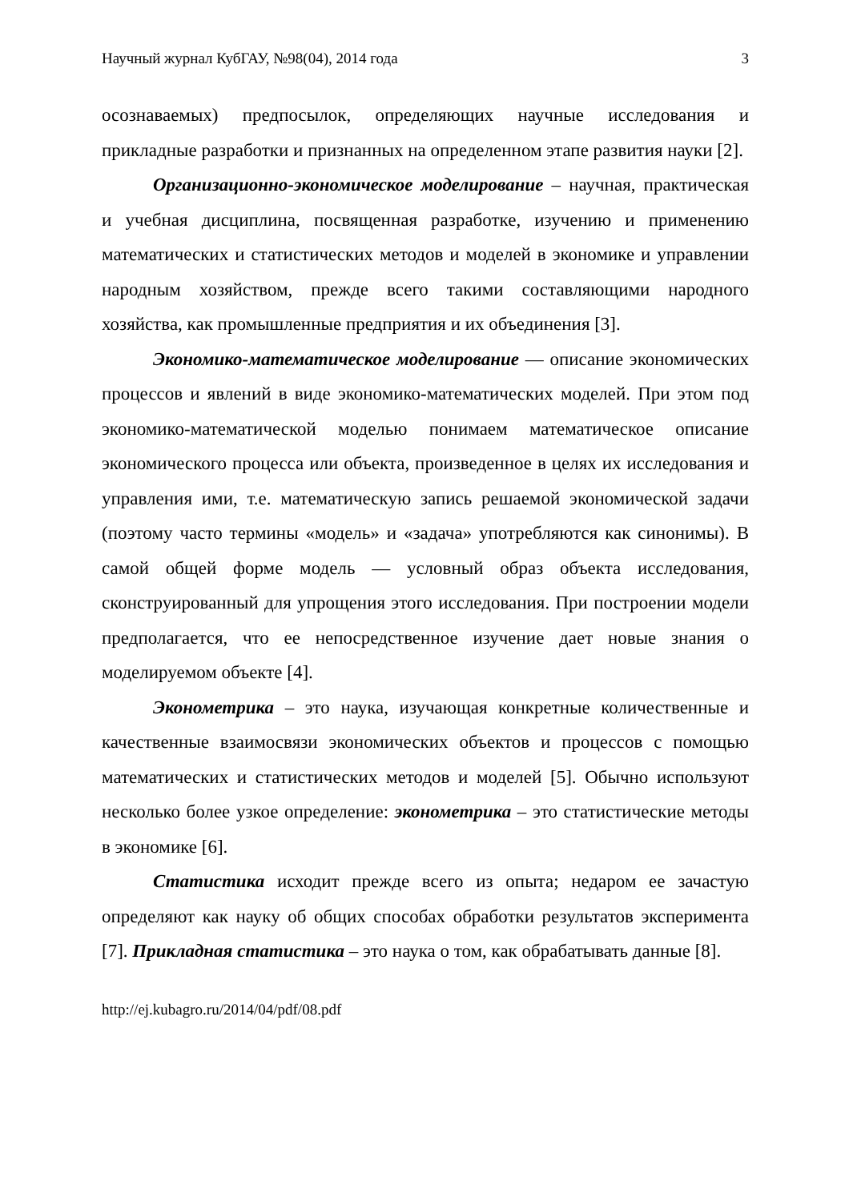Научный журнал КубГАУ, №98(04), 2014 года 3
осознаваемых) предпосылок, определяющих научные исследования и прикладные разработки и признанных на определенном этапе развития науки [2].
Организационно-экономическое моделирование – научная, практическая и учебная дисциплина, посвященная разработке, изучению и применению математических и статистических методов и моделей в экономике и управлении народным хозяйством, прежде всего такими составляющими народного хозяйства, как промышленные предприятия и их объединения [3].
Экономико-математическое моделирование — описание экономических процессов и явлений в виде экономико-математических моделей. При этом под экономико-математической моделью понимаем математическое описание экономического процесса или объекта, произведенное в целях их исследования и управления ими, т.е. математическую запись решаемой экономической задачи (поэтому часто термины «модель» и «задача» употребляются как синонимы). В самой общей форме модель — условный образ объекта исследования, сконструированный для упрощения этого исследования. При построении модели предполагается, что ее непосредственное изучение дает новые знания о моделируемом объекте [4].
Эконометрика – это наука, изучающая конкретные количественные и качественные взаимосвязи экономических объектов и процессов с помощью математических и статистических методов и моделей [5]. Обычно используют несколько более узкое определение: эконометрика – это статистические методы в экономике [6].
Статистика исходит прежде всего из опыта; недаром ее зачастую определяют как науку об общих способах обработки результатов эксперимента [7]. Прикладная статистика – это наука о том, как обрабатывать данные [8].
http://ej.kubagro.ru/2014/04/pdf/08.pdf